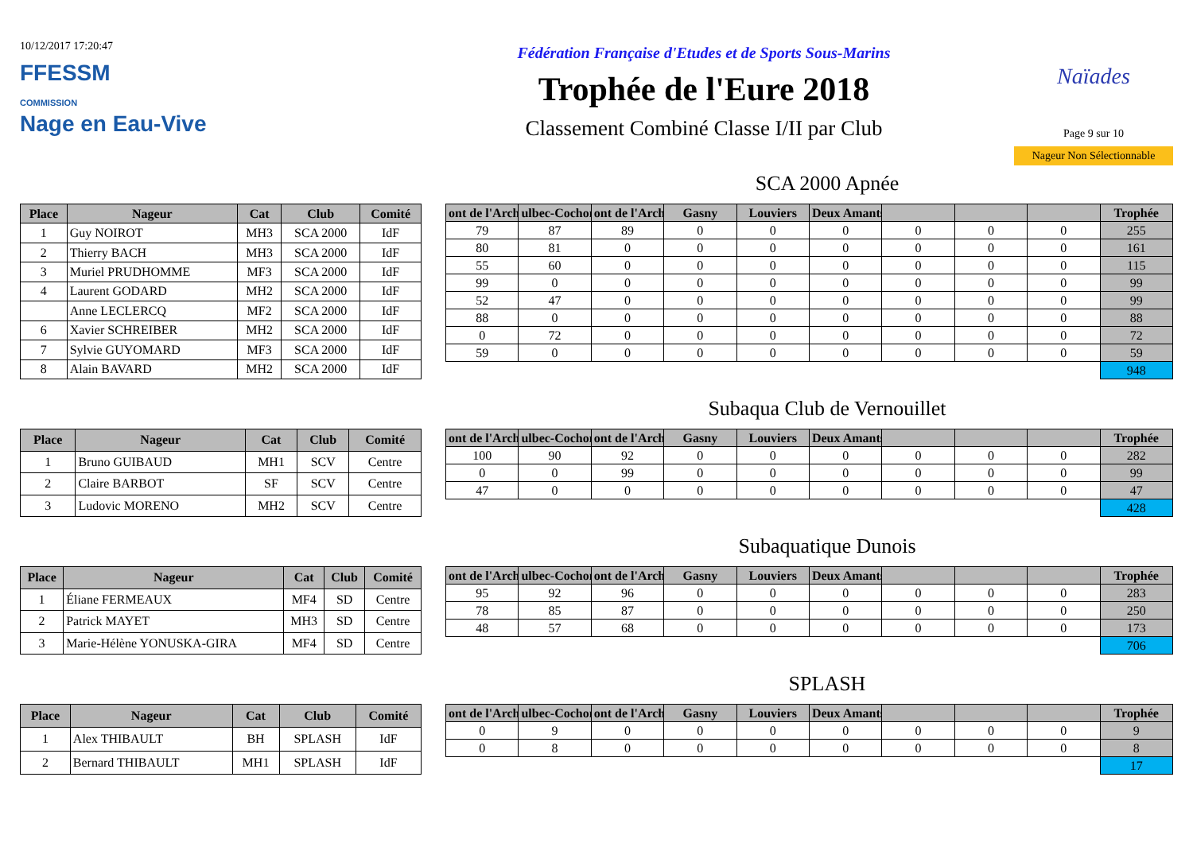10/12/2017 17:20:47
FFESSM
COMMISSION
Nage en Eau-Vive
Fédération Française d'Etudes et de Sports Sous-Marins
Trophée de l'Eure 2018
Classement Combiné Classe I/II par Club
Naïades
Page 9 sur 10
Nageur Non Sélectionnable
SCA 2000 Apnée
| Place | Nageur | Cat | Club | Comité |
| --- | --- | --- | --- | --- |
| 1 | Guy NOIROT | MH3 | SCA 2000 | IdF |
| 2 | Thierry BACH | MH3 | SCA 2000 | IdF |
| 3 | Muriel PRUDHOMME | MF3 | SCA 2000 | IdF |
| 4 | Laurent GODARD | MH2 | SCA 2000 | IdF |
| | Anne LECLERCQ | MF2 | SCA 2000 | IdF |
| 6 | Xavier SCHREIBER | MH2 | SCA 2000 | IdF |
| 7 | Sylvie GUYOMARD | MF3 | SCA 2000 | IdF |
| 8 | Alain BAVARD | MH2 | SCA 2000 | IdF |
| ont de l'Arch | ulbec-Cochon | ont de l'Arch | Gasny | Louviers | Deux Amants | | | | Trophée |
| --- | --- | --- | --- | --- | --- | --- | --- | --- | --- |
| 79 | 87 | 89 | 0 | 0 | 0 | 0 | 0 | 0 | 255 |
| 80 | 81 | 0 | 0 | 0 | 0 | 0 | 0 | 0 | 161 |
| 55 | 60 | 0 | 0 | 0 | 0 | 0 | 0 | 0 | 115 |
| 99 | 0 | 0 | 0 | 0 | 0 | 0 | 0 | 0 | 99 |
| 52 | 47 | 0 | 0 | 0 | 0 | 0 | 0 | 0 | 99 |
| 88 | 0 | 0 | 0 | 0 | 0 | 0 | 0 | 0 | 88 |
| 0 | 72 | 0 | 0 | 0 | 0 | 0 | 0 | 0 | 72 |
| 59 | 0 | 0 | 0 | 0 | 0 | 0 | 0 | 0 | 59 |
| | | | | | | | | | 948 |
Subaqua Club de Vernouillet
| Place | Nageur | Cat | Club | Comité |
| --- | --- | --- | --- | --- |
| 1 | Bruno GUIBAUD | MH1 | SCV | Centre |
| 2 | Claire BARBOT | SF | SCV | Centre |
| 3 | Ludovic MORENO | MH2 | SCV | Centre |
| ont de l'Arch | ulbec-Cochon | ont de l'Arch | Gasny | Louviers | Deux Amants | | | | Trophée |
| --- | --- | --- | --- | --- | --- | --- | --- | --- | --- |
| 100 | 90 | 92 | 0 | 0 | 0 | 0 | 0 | 0 | 282 |
| 0 | 0 | 99 | 0 | 0 | 0 | 0 | 0 | 0 | 99 |
| 47 | 0 | 0 | 0 | 0 | 0 | 0 | 0 | 0 | 47 |
| | | | | | | | | | 428 |
Subaquatique Dunois
| Place | Nageur | Cat | Club | Comité |
| --- | --- | --- | --- | --- |
| 1 | Éliane FERMEAUX | MF4 | SD | Centre |
| 2 | Patrick MAYET | MH3 | SD | Centre |
| 3 | Marie-Hélène YONUSKA-GIRA | MF4 | SD | Centre |
| ont de l'Arch | ulbec-Cochon | ont de l'Arch | Gasny | Louviers | Deux Amants | | | | Trophée |
| --- | --- | --- | --- | --- | --- | --- | --- | --- | --- |
| 95 | 92 | 96 | 0 | 0 | 0 | 0 | 0 | 0 | 283 |
| 78 | 85 | 87 | 0 | 0 | 0 | 0 | 0 | 0 | 250 |
| 48 | 57 | 68 | 0 | 0 | 0 | 0 | 0 | 0 | 173 |
| | | | | | | | | | 706 |
SPLASH
| Place | Nageur | Cat | Club | Comité |
| --- | --- | --- | --- | --- |
| 1 | Alex THIBAULT | BH | SPLASH | IdF |
| 2 | Bernard THIBAULT | MH1 | SPLASH | IdF |
| ont de l'Arch | ulbec-Cochon | ont de l'Arch | Gasny | Louviers | Deux Amants | | | | Trophée |
| --- | --- | --- | --- | --- | --- | --- | --- | --- | --- |
| 0 | 9 | 0 | 0 | 0 | 0 | 0 | 0 | 0 | 9 |
| 0 | 8 | 0 | 0 | 0 | 0 | 0 | 0 | 0 | 8 |
| | | | | | | | | | 17 |